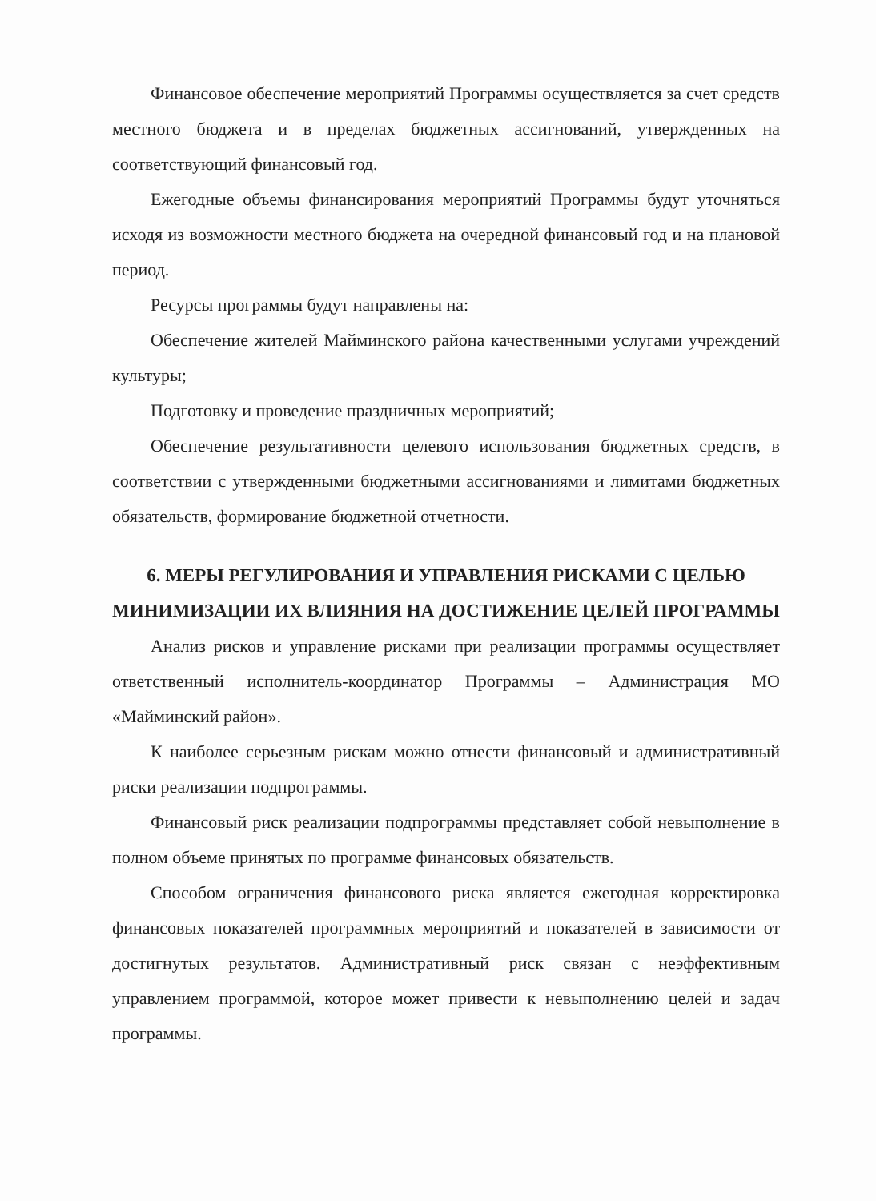Финансовое обеспечение мероприятий Программы осуществляется за счет средств местного бюджета и в пределах бюджетных ассигнований, утвержденных на соответствующий финансовый год.
Ежегодные объемы финансирования мероприятий Программы будут уточняться исходя из возможности местного бюджета на очередной финансовый год и на плановой период.
Ресурсы программы будут направлены на:
Обеспечение жителей Майминского района качественными услугами учреждений культуры;
Подготовку и проведение праздничных мероприятий;
Обеспечение результативности целевого использования бюджетных средств, в соответствии с утвержденными бюджетными ассигнованиями и лимитами бюджетных обязательств, формирование бюджетной отчетности.
6. МЕРЫ РЕГУЛИРОВАНИЯ И УПРАВЛЕНИЯ РИСКАМИ С ЦЕЛЬЮ МИНИМИЗАЦИИ ИХ ВЛИЯНИЯ НА ДОСТИЖЕНИЕ ЦЕЛЕЙ ПРОГРАММЫ
Анализ рисков и управление рисками при реализации программы осуществляет ответственный исполнитель-координатор Программы – Администрация МО «Майминский район».
К наиболее серьезным рискам можно отнести финансовый и административный риски реализации подпрограммы.
Финансовый риск реализации подпрограммы представляет собой невыполнение в полном объеме принятых по программе финансовых обязательств.
Способом ограничения финансового риска является ежегодная корректировка финансовых показателей программных мероприятий и показателей в зависимости от достигнутых результатов. Административный риск связан с неэффективным управлением программой, которое может привести к невыполнению целей и задач программы.